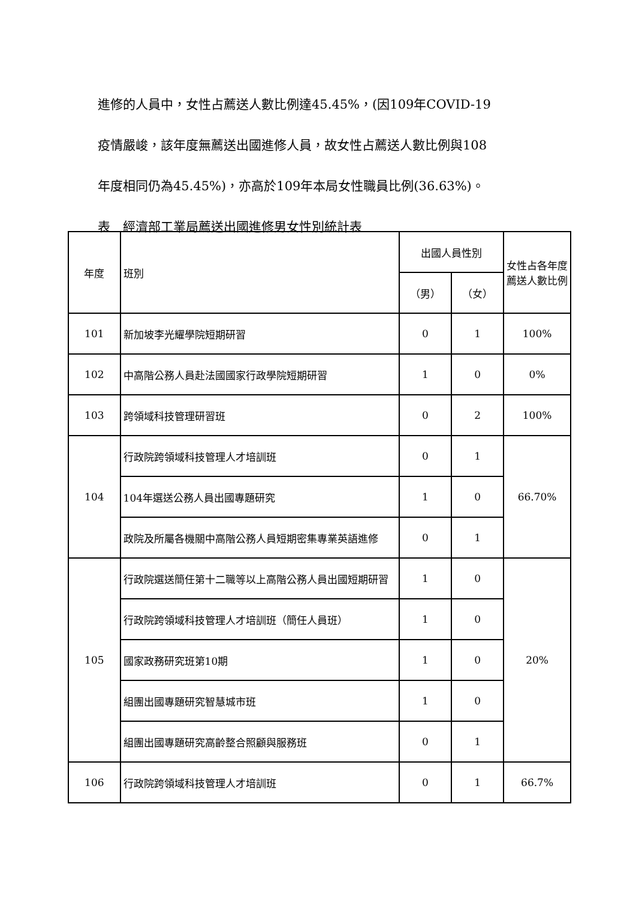進修的人員中，女性占薦送人數比例達45.45%，(因109年COVID-19
疫情嚴峻，該年度無薦送出國進修人員，故女性占薦送人數比例與108
年度相同仍為45.45%)，亦高於109年本局女性職員比例(36.63%)。
表　經濟部工業局薦送出國進修男女性別統計表
| 年度 | 班別 | 出國人員性別 | | 女性占各年度薦送人數比例 |
| --- | --- | --- | --- | --- |
| | | （男） | （女） | |
| 101 | 新加坡李光耀學院短期研習 | 0 | 1 | 100% |
| 102 | 中高階公務人員赴法國國家行政學院短期研習 | 1 | 0 | 0% |
| 103 | 跨領域科技管理研習班 | 0 | 2 | 100% |
| 104 | 行政院跨領域科技管理人才培訓班 | 0 | 1 | 66.70% |
| | 104年選送公務人員出國專題研究 | 1 | 0 | |
| | 政院及所屬各機關中高階公務人員短期密集專業英語進修 | 0 | 1 | |
| 105 | 行政院選送簡任第十二職等以上高階公務人員出國短期研習 | 1 | 0 | 20% |
| | 行政院跨領域科技管理人才培訓班（簡任人員班） | 1 | 0 | |
| | 國家政務研究班第10期 | 1 | 0 | |
| | 組團出國專題研究智慧城市班 | 1 | 0 | |
| | 組團出國專題研究高齡整合照顧與服務班 | 0 | 1 | |
| 106 | 行政院跨領域科技管理人才培訓班 | 0 | 1 | 66.7% |